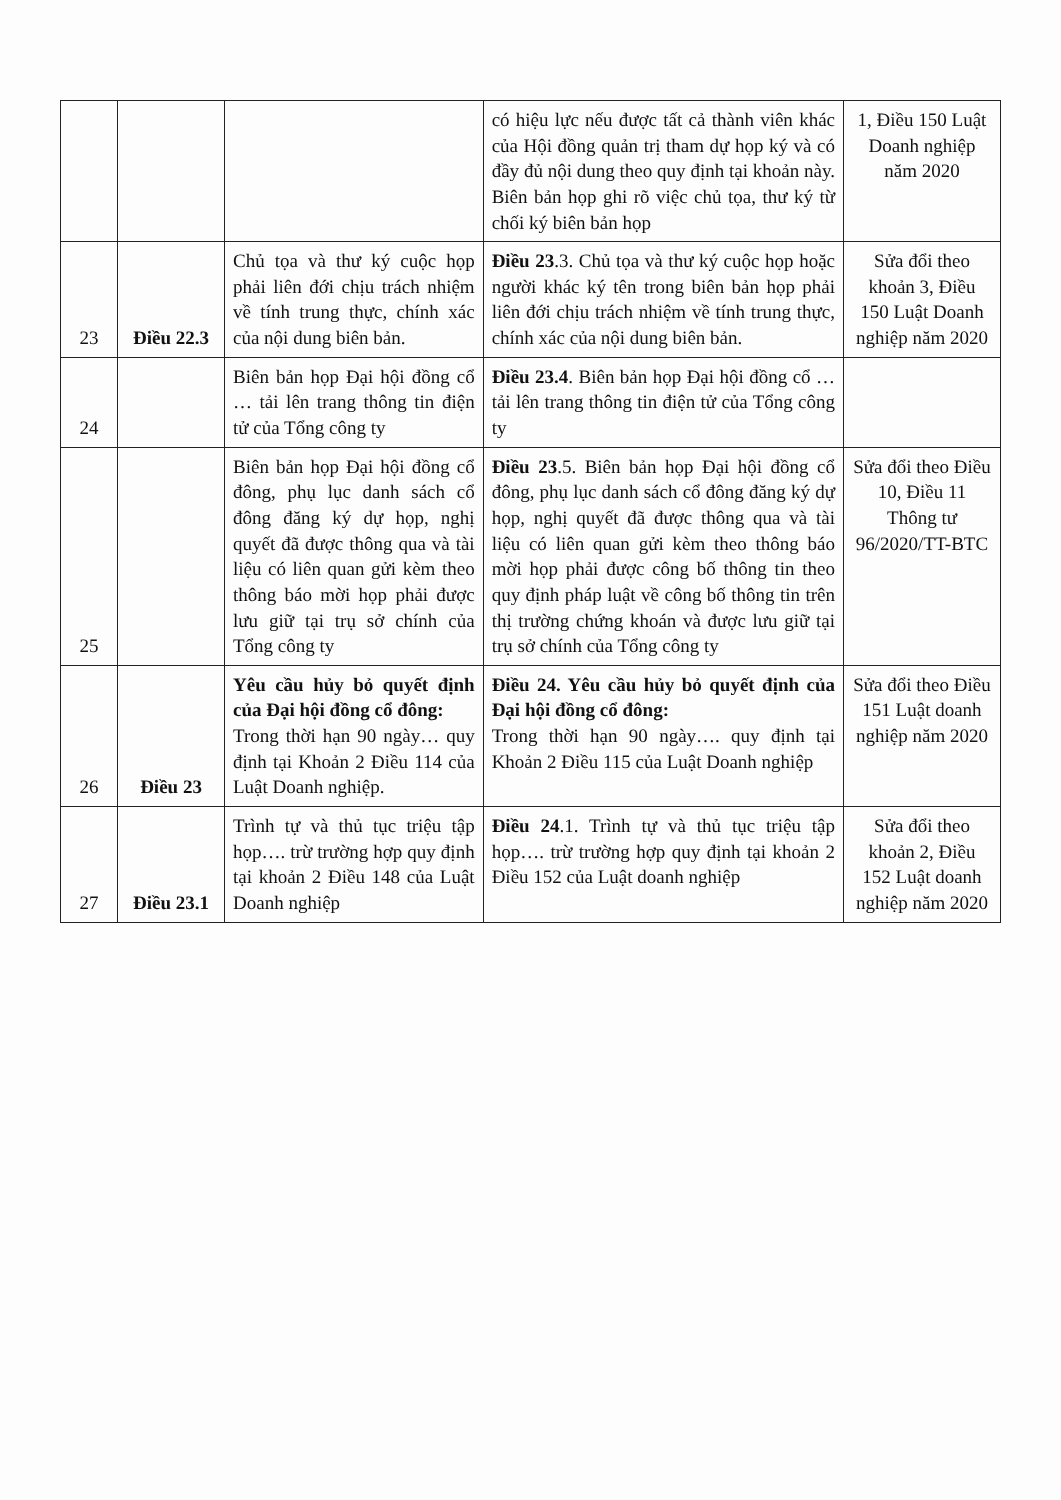| | | | có hiệu lực nếu được tất cả thành viên khác của Hội đồng quản trị tham dự họp ký và có đầy đủ nội dung theo quy định tại khoản này. Biên bản họp ghi rõ việc chủ tọa, thư ký từ chối ký biên bản họp | 1, Điều 150 Luật Doanh nghiệp năm 2020 |
| 23 | Điều 22.3 | Chủ tọa và thư ký cuộc họp phải liên đới chịu trách nhiệm về tính trung thực, chính xác của nội dung biên bản. | Điều 23 .3. Chủ tọa và thư ký cuộc họp hoặc người khác ký tên trong biên bản họp phải liên đới chịu trách nhiệm về tính trung thực, chính xác của nội dung biên bản. | Sửa đổi theo khoản 3, Điều 150 Luật Doanh nghiệp năm 2020 |
| 24 | | Biên bản họp Đại hội đồng cổ … tải lên trang thông tin điện tử của Tổng công ty | Điều 23.4 . Biên bản họp Đại hội đồng cổ … tải lên trang thông tin điện tử của Tổng công ty | |
| 25 | | Biên bản họp Đại hội đồng cổ đông, phụ lục danh sách cổ đông đăng ký dự họp, nghị quyết đã được thông qua và tài liệu có liên quan gửi kèm theo thông báo mời họp phải được lưu giữ tại trụ sở chính của Tổng công ty | Điều 23 .5. Biên bản họp Đại hội đồng cổ đông, phụ lục danh sách cổ đông đăng ký dự họp, nghị quyết đã được thông qua và tài liệu có liên quan gửi kèm theo thông báo mời họp phải được công bố thông tin theo quy định pháp luật về công bố thông tin trên thị trường chứng khoán và được lưu giữ tại trụ sở chính của Tổng công ty | Sửa đổi theo Điều 10, Điều 11 Thông tư 96/2020/TT-BTC |
| 26 | Điều 23 | Yêu cầu hủy bỏ quyết định của Đại hội đồng cổ đông: Trong thời hạn 90 ngày… quy định tại Khoản 2 Điều 114 của Luật Doanh nghiệp. | Điều 24. Yêu cầu hủy bỏ quyết định của Đại hội đồng cổ đông: Trong thời hạn 90 ngày…. quy định tại Khoản 2 Điều 115 của Luật Doanh nghiệp | Sửa đổi theo Điều 151 Luật doanh nghiệp năm 2020 |
| 27 | Điều 23.1 | Trình tự và thủ tục triệu tập họp…. trừ trường hợp quy định tại khoản 2 Điều 148 của Luật Doanh nghiệp | Điều 24 .1. Trình tự và thủ tục triệu tập họp…. trừ trường hợp quy định tại khoản 2 Điều 152 của Luật doanh nghiệp | Sửa đổi theo khoản 2, Điều 152 Luật doanh nghiệp năm 2020 |